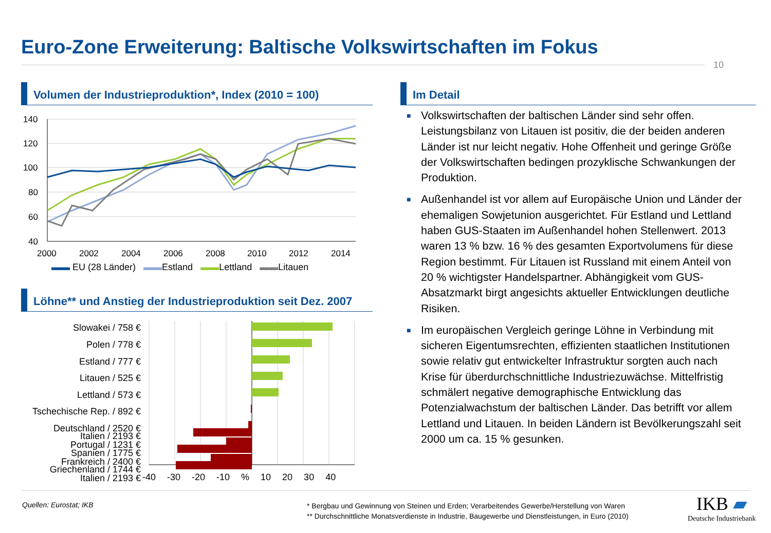Euro-Zone Erweiterung: Baltische Volkswirtschaften im Fokus
10
Volumen der Industrieproduktion*, Index (2010 = 100)
140
120
100
80
60
40
2000
2002
2004
2006
2008
2010
2012
2014
▬▬ EU (28 Länder) ▬▬Estland ▬▬Lettland ▬▬Litauen
Löhne** und Anstieg der Industrieproduktion seit Dez. 2007
Slowakei / 758 €
Polen / 778 €
Estland / 777 €
Litauen / 525 €
Lettland / 573 €
Tschechische Rep. / 892 €
Deutschland / 2520 €
Portugal / 1231 €
Frankreich / 2400 €
Italien / 2193 €
Italien / 2193 €
Spanien / 1775 €
Griechenland / 1744 €
-40 -30 -20 -10 % 10 20 30 40
Im Detail
■ Volkswirtschaften der baltischen Länder sind sehr offen. Leistungsbilanz von Litauen ist positiv, die der beiden anderen Länder ist nur leicht negativ. Hohe Offenheit und geringe Größe der Volkswirtschaften bedingen prozyklische Schwankungen der Produktion.
■ Außenhandel ist vor allem auf Europäische Union und Länder der ehemaligen Sowjetunion ausgerichtet. Für Estland und Lettland haben GUS-Staaten im Außenhandel hohen Stellenwert. 2013 waren 13 % bzw. 16 % des gesamten Exportvolumens für diese Region bestimmt. Für Litauen ist Russland mit einem Anteil von 20 % wichtigster Handelspartner. Abhängigkeit vom GUS-Absatzmarkt birgt angesichts aktueller Entwicklungen deutliche Risiken.
■ Im europäischen Vergleich geringe Löhne in Verbindung mit sicheren Eigentumsrechten, effizienten staatlichen Institutionen sowie relativ gut entwickelter Infrastruktur sorgten auch nach Krise für überdurchschnittliche Industriezuwächse. Mittelfristig schmälert negative demographische Entwicklung das Potenzialwachstum der baltischen Länder. Das betrifft vor allem Lettland und Litauen. In beiden Ländern ist Bevölkerungszahl seit 2000 um ca. 15 % gesunken.
Quellen: Eurostat; IKB
* Bergbau und Gewinnung von Steinen und Erden; Verarbeitendes Gewerbe/Herstellung von Waren
** Durchschnittliche Monatsverdienste in Industrie, Baugewerbe und Dienstleistungen, in Euro (2010)
IKB ▰
Deutsche Industriebank